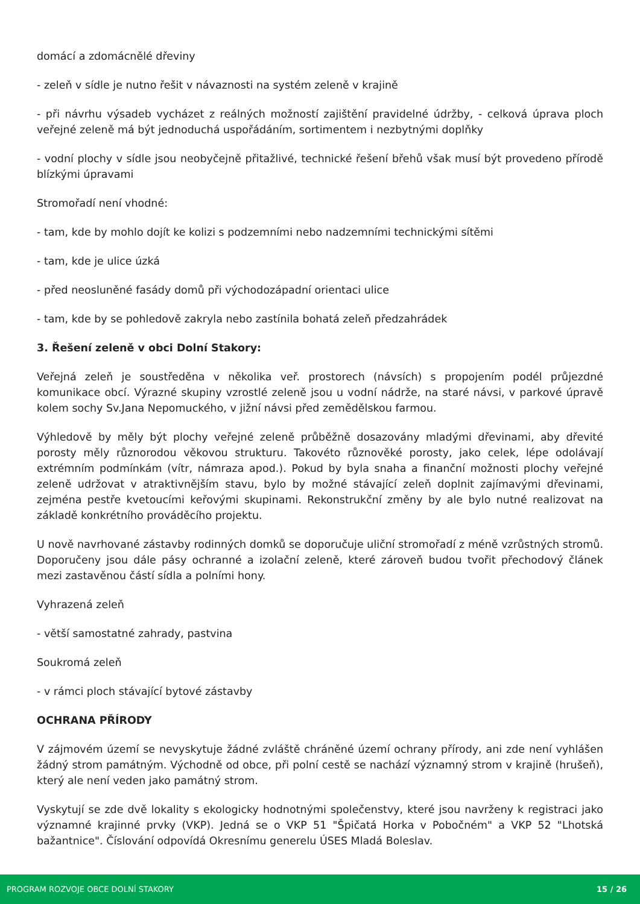domácí a zdomácnělé dřeviny
- zeleň v sídle je nutno řešit v návaznosti na systém zeleně v krajině
- při návrhu výsadeb vycházet z reálných možností zajištění pravidelné údržby, - celková úprava ploch veřejné zeleně má být jednoduchá uspořádáním, sortimentem i nezbytnými doplňky
- vodní plochy v sídle jsou neobyčejně přitažlivé, technické řešení břehů však musí být provedeno přírodě blízkými úpravami
Stromořadí není vhodné:
- tam, kde by mohlo dojít ke kolizi s podzemními nebo nadzemními technickými sítěmi
- tam, kde je ulice úzká
- před neosluněné fasády domů při východozápadní orientaci ulice
- tam, kde by se pohledově zakryla nebo zastínila bohatá zeleň předzahrádek
3. Řešení zeleně v obci Dolní Stakory:
Veřejná zeleň je soustředěna v několika veř. prostorech (návsích) s propojením podél průjezdné komunikace obcí. Výrazné skupiny vzrostlé zeleně jsou u vodní nádrže, na staré návsi, v parkové úpravě kolem sochy Sv.Jana Nepomuckého, v jižní návsi před zemědělskou farmou.
Výhledově by měly být plochy veřejné zeleně průběžně dosazovány mladými dřevinami, aby dřevité porosty měly různorodou věkovou strukturu. Takovéto různověké porosty, jako celek, lépe odolávají extrémním podmínkám (vítr, námraza apod.). Pokud by byla snaha a finanční možnosti plochy veřejné zeleně udržovat v atraktivnějším stavu, bylo by možné stávající zeleň doplnit zajímavými dřevinami, zejména pestře kvetoucími keřovými skupinami. Rekonstrukční změny by ale bylo nutné realizovat na základě konkrétního prováděcího projektu.
U nově navrhované zástavby rodinných domků se doporučuje uliční stromořadí z méně vzrůstných stromů. Doporučeny jsou dále pásy ochranné a izolační zeleně, které zároveň budou tvořit přechodový článek mezi zastavěnou částí sídla a polními hony.
Vyhrazená zeleň
- větší samostatné zahrady, pastvina
Soukromá zeleň
- v rámci ploch stávající bytové zástavby
OCHRANA PŘÍRODY
V zájmovém území se nevyskytuje žádné zvláště chráněné území ochrany přírody, ani zde není vyhlášen žádný strom památným. Východně od obce, při polní cestě se nachází významný strom v krajině (hrušeň), který ale není veden jako památný strom.
Vyskytují se zde dvě lokality s ekologicky hodnotnými společenstvy, které jsou navrženy k registraci jako významné krajinné prvky (VKP). Jedná se o VKP 51 "Špičatá Horka v Pobočném" a VKP 52 "Lhotská bažantnice". Číslování odpovídá Okresnímu generelu ÚSES Mladá Boleslav.
PROGRAM ROZVOJE OBCE DOLNÍ STAKORY 15 / 26